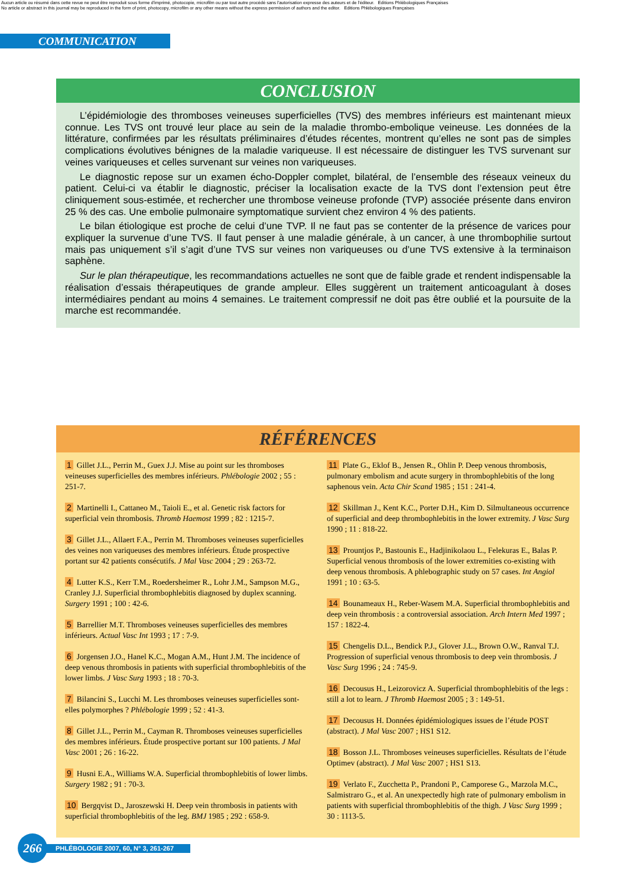Aucun article ou résumé dans cette revue ne peut être reproduit sous forme d'imprimé, photocopie, microfilm ou par tout autre procédé sans l'autorisation expresse des auteurs et de l'éditeur. Editions Phlébologiques Françaises
No article or abstract in this journal may be reproduced in the form of print, photocopy, microfilm or any other means without the express permission of authors and the editor. Editions Phlébologiques Françaises
COMMUNICATION
CONCLUSION
L’épidémiologie des thromboses veineuses superficielles (TVS) des membres inférieurs est maintenant mieux connue. Les TVS ont trouvé leur place au sein de la maladie thrombo-embolique veineuse. Les données de la littérature, confirmées par les résultats préliminaires d’études récentes, montrent qu’elles ne sont pas de simples complications évolutives bénignes de la maladie variqueuse. Il est nécessaire de distinguer les TVS survenant sur veines variqueuses et celles survenant sur veines non variqueuses.
Le diagnostic repose sur un examen écho-Doppler complet, bilatéral, de l’ensemble des réseaux veineux du patient. Celui-ci va établir le diagnostic, préciser la localisation exacte de la TVS dont l’extension peut être cliniquement sous-estimée, et rechercher une thrombose veineuse profonde (TVP) associée présente dans environ 25 % des cas. Une embolie pulmonaire symptomatique survient chez environ 4 % des patients.
Le bilan étiologique est proche de celui d’une TVP. Il ne faut pas se contenter de la présence de varices pour expliquer la survenue d’une TVS. Il faut penser à une maladie générale, à un cancer, à une thrombophilie surtout mais pas uniquement s’il s’agit d’une TVS sur veines non variqueuses ou d’une TVS extensive à la terminaison saphène.
Sur le plan thérapeutique, les recommandations actuelles ne sont que de faible grade et rendent indispensable la réalisation d’essais thérapeutiques de grande ampleur. Elles suggèrent un traitement anticoagulant à doses intermédiaires pendant au moins 4 semaines. Le traitement compressif ne doit pas être oublié et la poursuite de la marche est recommandée.
RÉFÉRENCES
1 Gillet J.L., Perrin M., Guex J.J. Mise au point sur les thromboses veineuses superficielles des membres inférieurs. Phlébologie 2002 ; 55 : 251-7.
2 Martinelli I., Cattaneo M., Taioli E., et al. Genetic risk factors for superficial vein thrombosis. Thromb Haemost 1999 ; 82 : 1215-7.
3 Gillet J.L., Allaert F.A., Perrin M. Thromboses veineuses superficielles des veines non variqueuses des membres inférieurs. Étude prospective portant sur 42 patients consécutifs. J Mal Vasc 2004 ; 29 : 263-72.
4 Lutter K.S., Kerr T.M., Roedersheimer R., Lohr J.M., Sampson M.G., Cranley J.J. Superficial thrombophlebitis diagnosed by duplex scanning. Surgery 1991 ; 100 : 42-6.
5 Barrellier M.T. Thromboses veineuses superficielles des membres inférieurs. Actual Vasc Int 1993 ; 17 : 7-9.
6 Jorgensen J.O., Hanel K.C., Mogan A.M., Hunt J.M. The incidence of deep venous thrombosis in patients with superficial thrombophlebitis of the lower limbs. J Vasc Surg 1993 ; 18 : 70-3.
7 Bilancini S., Lucchi M. Les thromboses veineuses superficielles sont-elles polymorphes ? Phlébologie 1999 ; 52 : 41-3.
8 Gillet J.L., Perrin M., Cayman R. Thromboses veineuses superficielles des membres inférieurs. Étude prospective portant sur 100 patients. J Mal Vasc 2001 ; 26 : 16-22.
9 Husni E.A., Williams W.A. Superficial thrombophlebitis of lower limbs. Surgery 1982 ; 91 : 70-3.
10 Bergqvist D., Jaroszewski H. Deep vein thrombosis in patients with superficial thrombophlebitis of the leg. BMJ 1985 ; 292 : 658-9.
11 Plate G., Eklof B., Jensen R., Ohlin P. Deep venous thrombosis, pulmonary embolism and acute surgery in thrombophlebitis of the long saphenous vein. Acta Chir Scand 1985 ; 151 : 241-4.
12 Skillman J., Kent K.C., Porter D.H., Kim D. Silmultaneous occurrence of superficial and deep thrombophlebitis in the lower extremity. J Vasc Surg 1990 ; 11 : 818-22.
13 Prountjos P., Bastounis E., Hadjinikolaou L., Felekuras E., Balas P. Superficial venous thrombosis of the lower extremities co-existing with deep venous thrombosis. A phlebographic study on 57 cases. Int Angiol 1991 ; 10 : 63-5.
14 Bounameaux H., Reber-Wasem M.A. Superficial thrombophlebitis and deep vein thrombosis : a controversial association. Arch Intern Med 1997 ; 157 : 1822-4.
15 Chengelis D.L., Bendick P.J., Glover J.L., Brown O.W., Ranval T.J. Progression of superficial venous thrombosis to deep vein thrombosis. J Vasc Surg 1996 ; 24 : 745-9.
16 Decousus H., Leizorovicz A. Superficial thrombophlebitis of the legs : still a lot to learn. J Thromb Haemost 2005 ; 3 : 149-51.
17 Decousus H. Données épidémiologiques issues de l’étude POST (abstract). J Mal Vasc 2007 ; HS1 S12.
18 Bosson J.L. Thromboses veineuses superficielles. Résultats de l’étude Optimev (abstract). J Mal Vasc 2007 ; HS1 S13.
19 Verlato F., Zucchetta P., Prandoni P., Camporese G., Marzola M.C., Salmistraro G., et al. An unexpectedly high rate of pulmonary embolism in patients with superficial thrombophlebitis of the thigh. J Vasc Surg 1999 ; 30 : 1113-5.
266
PHLÉBOLOGIE 2007, 60, N° 3, 261-267